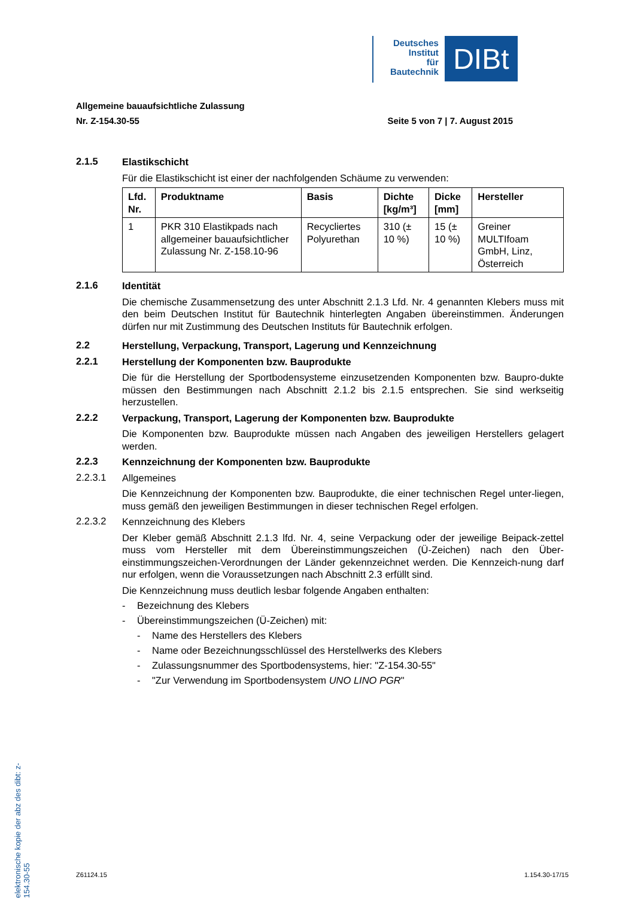Deutsches
Institut
für
Bautechnik
DIBt
Allgemeine bauaufsichtliche Zulassung
Nr. Z-154.30-55 Seite 5 von 7 | 7. August 2015
2.1.5
Elastikschicht
Für die Elastikschicht ist einer der nachfolgenden Schäume zu verwenden:
| Lfd. Nr. | Produktname | Basis | Dichte [kg/m³] | Dicke [mm] | Hersteller |
| --- | --- | --- | --- | --- | --- |
| 1 | PKR 310 Elastikpads nach allgemeiner bauaufsichtlicher Zulassung Nr. Z-158.10-96 | Recycliertes Polyurethan | 310 (± 10 %) | 15 (± 10 %) | Greiner MULTIfoam GmbH, Linz, Österreich |
2.1.6
Identität
Die chemische Zusammensetzung des unter Abschnitt 2.1.3 Lfd. Nr. 4 genannten Klebers muss mit den beim Deutschen Institut für Bautechnik hinterlegten Angaben übereinstimmen. Änderungen dürfen nur mit Zustimmung des Deutschen Instituts für Bautechnik erfolgen.
2.2
Herstellung, Verpackung, Transport, Lagerung und Kennzeichnung
2.2.1
Herstellung der Komponenten bzw. Bauprodukte
Die für die Herstellung der Sportbodensysteme einzusetzenden Komponenten bzw. Baupro-dukte müssen den Bestimmungen nach Abschnitt 2.1.2 bis 2.1.5 entsprechen. Sie sind werkseitig herzustellen.
2.2.2
Verpackung, Transport, Lagerung der Komponenten bzw. Bauprodukte
Die Komponenten bzw. Bauprodukte müssen nach Angaben des jeweiligen Herstellers gelagert werden.
2.2.3
Kennzeichnung der Komponenten bzw. Bauprodukte
2.2.3.1
Allgemeines
Die Kennzeichnung der Komponenten bzw. Bauprodukte, die einer technischen Regel unter-liegen, muss gemäß den jeweiligen Bestimmungen in dieser technischen Regel erfolgen.
2.2.3.2
Kennzeichnung des Klebers
Der Kleber gemäß Abschnitt 2.1.3 lfd. Nr. 4, seine Verpackung oder der jeweilige Beipack-zettel muss vom Hersteller mit dem Übereinstimmungszeichen (Ü-Zeichen) nach den Über-einstimmungszeichen-Verordnungen der Länder gekennzeichnet werden. Die Kennzeich-nung darf nur erfolgen, wenn die Voraussetzungen nach Abschnitt 2.3 erfüllt sind.
Die Kennzeichnung muss deutlich lesbar folgende Angaben enthalten:
- Bezeichnung des Klebers
- Übereinstimmungszeichen (Ü-Zeichen) mit:
- Name des Herstellers des Klebers
- Name oder Bezeichnungsschlüssel des Herstellwerks des Klebers
- Zulassungsnummer des Sportbodensystems, hier: "Z-154.30-55"
- "Zur Verwendung im Sportbodensystem UNO LINO PGR"
elektronische kopie der abz des dibt: z-154.30-55
Z61124.15 1.154.30-17/15